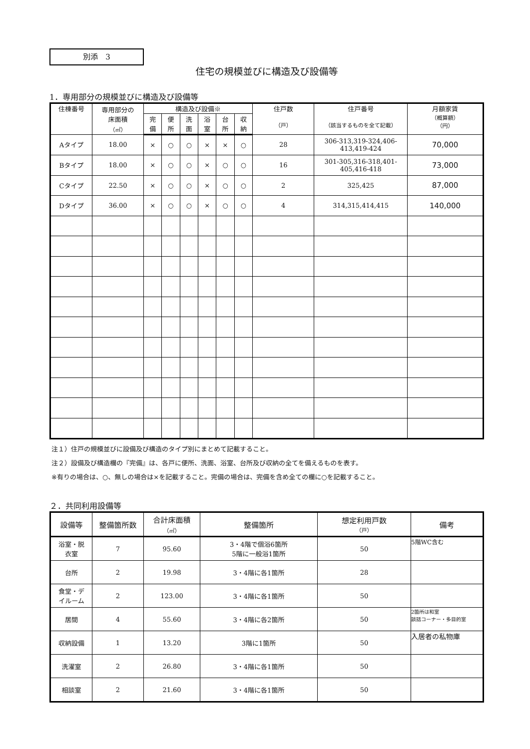別添　3
住宅の規模並びに構造及び設備等
1．専用部分の規模並びに構造及び設備等
| 住棟番号 | 専用部分の 床面積 （㎡） | 構造及び設備※ | | | | | | 住戸数 （戸） | 住戸番号 （該当するものを全て記載） | 月額家賃 （概算額） （円） |
| --- | --- | --- | --- | --- | --- | --- | --- | --- | --- | --- |
| | | 完 備 | 便 所 | 洗 面 | 浴 室 | 台 所 | 収 納 | | | |
| Aタイプ | 18.00 | × | ○ | ○ | × | × | ○ | 28 | 306-313,319-324,406-413,419-424 | 70,000 |
| Bタイプ | 18.00 | × | ○ | ○ | × | ○ | ○ | 16 | 301-305,316-318,401-405,416-418 | 73,000 |
| Cタイプ | 22.50 | × | ○ | ○ | × | ○ | ○ | 2 | 325,425 | 87,000 |
| Dタイプ | 36.00 | × | ○ | ○ | × | ○ | ○ | 4 | 314,315,414,415 | 140,000 |
注１）住戸の規模並びに設備及び構造のタイプ別にまとめて記載すること。
注２）設備及び構造欄の『完備』は、各戸に便所、洗面、浴室、台所及び収納の全てを備えるものを表す。
※有りの場合は、○、無しの場合は×を記載すること。完備の場合は、完備を含め全ての欄に○を記載すること。
２．共同利用設備等
| 設備等 | 整備箇所数 | 合計床面積 （㎡） | 整備箇所 | 想定利用戸数 （戸） | 備考 |
| 浴室・脱 衣室 | 7 | 95.60 | 3・4階で個浴6箇所 5階に一般浴1箇所 | 50 | 5階WC含む |
| 台所 | 2 | 19.98 | 3・4階に各1箇所 | 28 | |
| 食堂・デ イルーム | 2 | 123.00 | 3・4階に各1箇所 | 50 | |
| 居間 | 4 | 55.60 | 3・4階に各2箇所 | 50 | 2箇所は和室 談話コーナー・多目的室 |
| 収納設備 | 1 | 13.20 | 3階に1箇所 | 50 | 入居者の私物庫 |
| 洗濯室 | 2 | 26.80 | 3・4階に各1箇所 | 50 | |
| 相談室 | 2 | 21.60 | 3・4階に各1箇所 | 50 | |